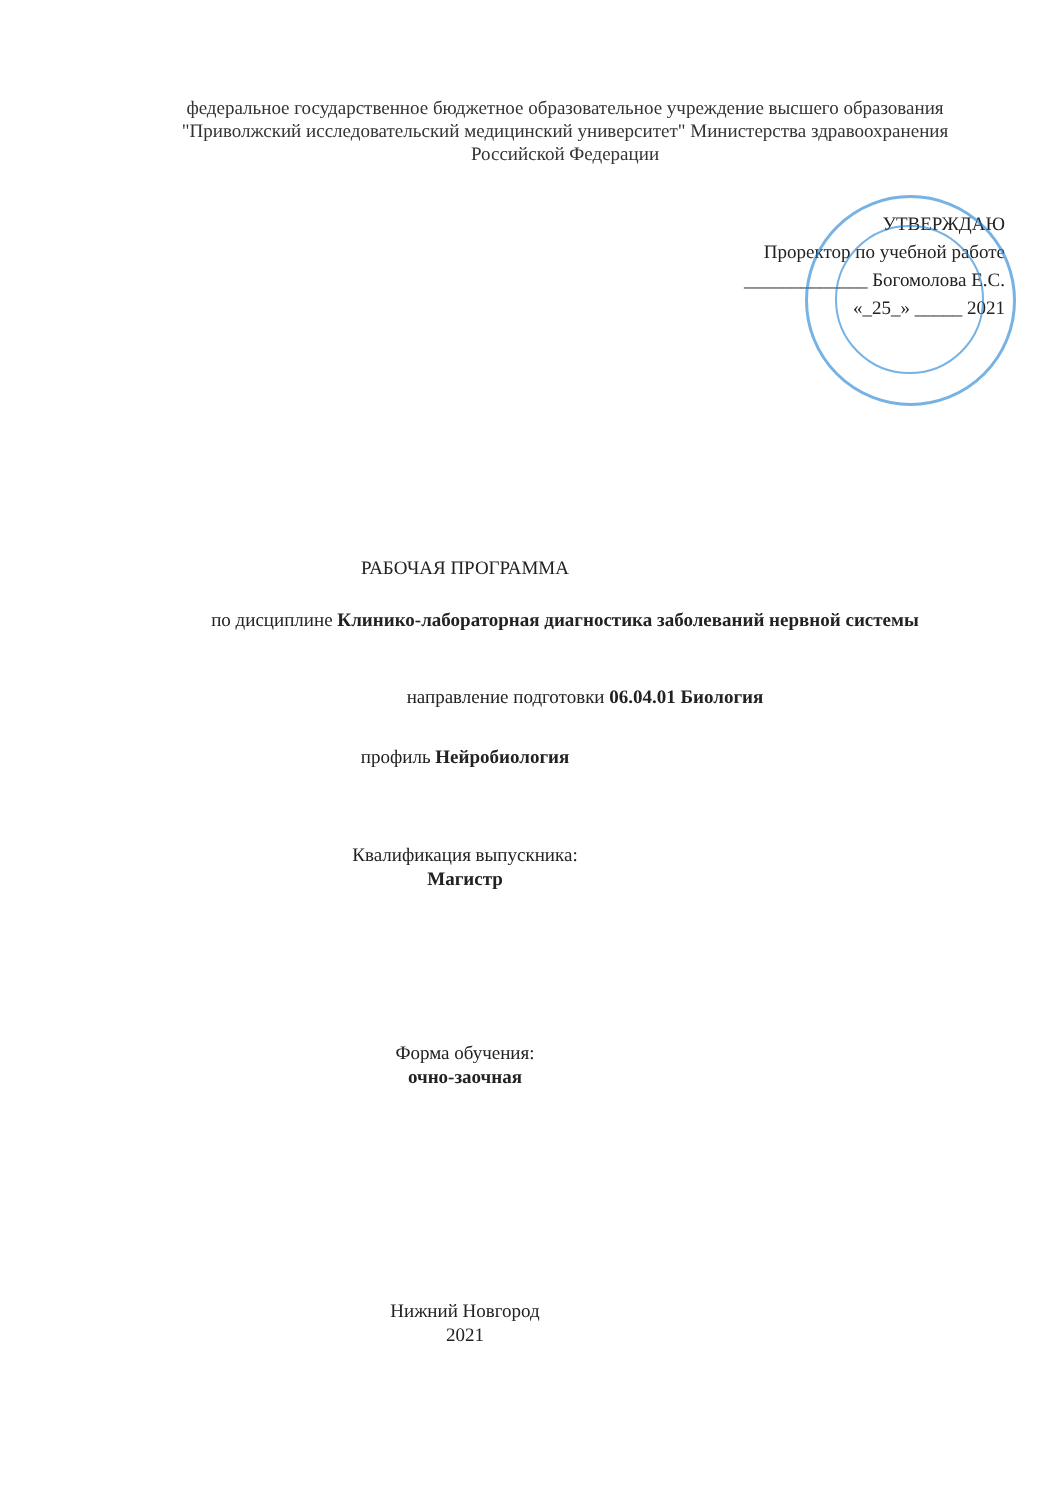федеральное государственное бюджетное образовательное учреждение высшего образования "Приволжский исследовательский медицинский университет" Министерства здравоохранения Российской Федерации
УТВЕРЖДАЮ
Проректор по учебной работе
_____________ Богомолова Е.С.
«_25_» _____ 2021
РАБОЧАЯ ПРОГРАММА
по дисциплине Клинико-лабораторная диагностика заболеваний нервной системы
направление подготовки 06.04.01 Биология
профиль Нейробиология
Квалификация выпускника:
Магистр
Форма обучения:
очно-заочная
Нижний Новгород
2021